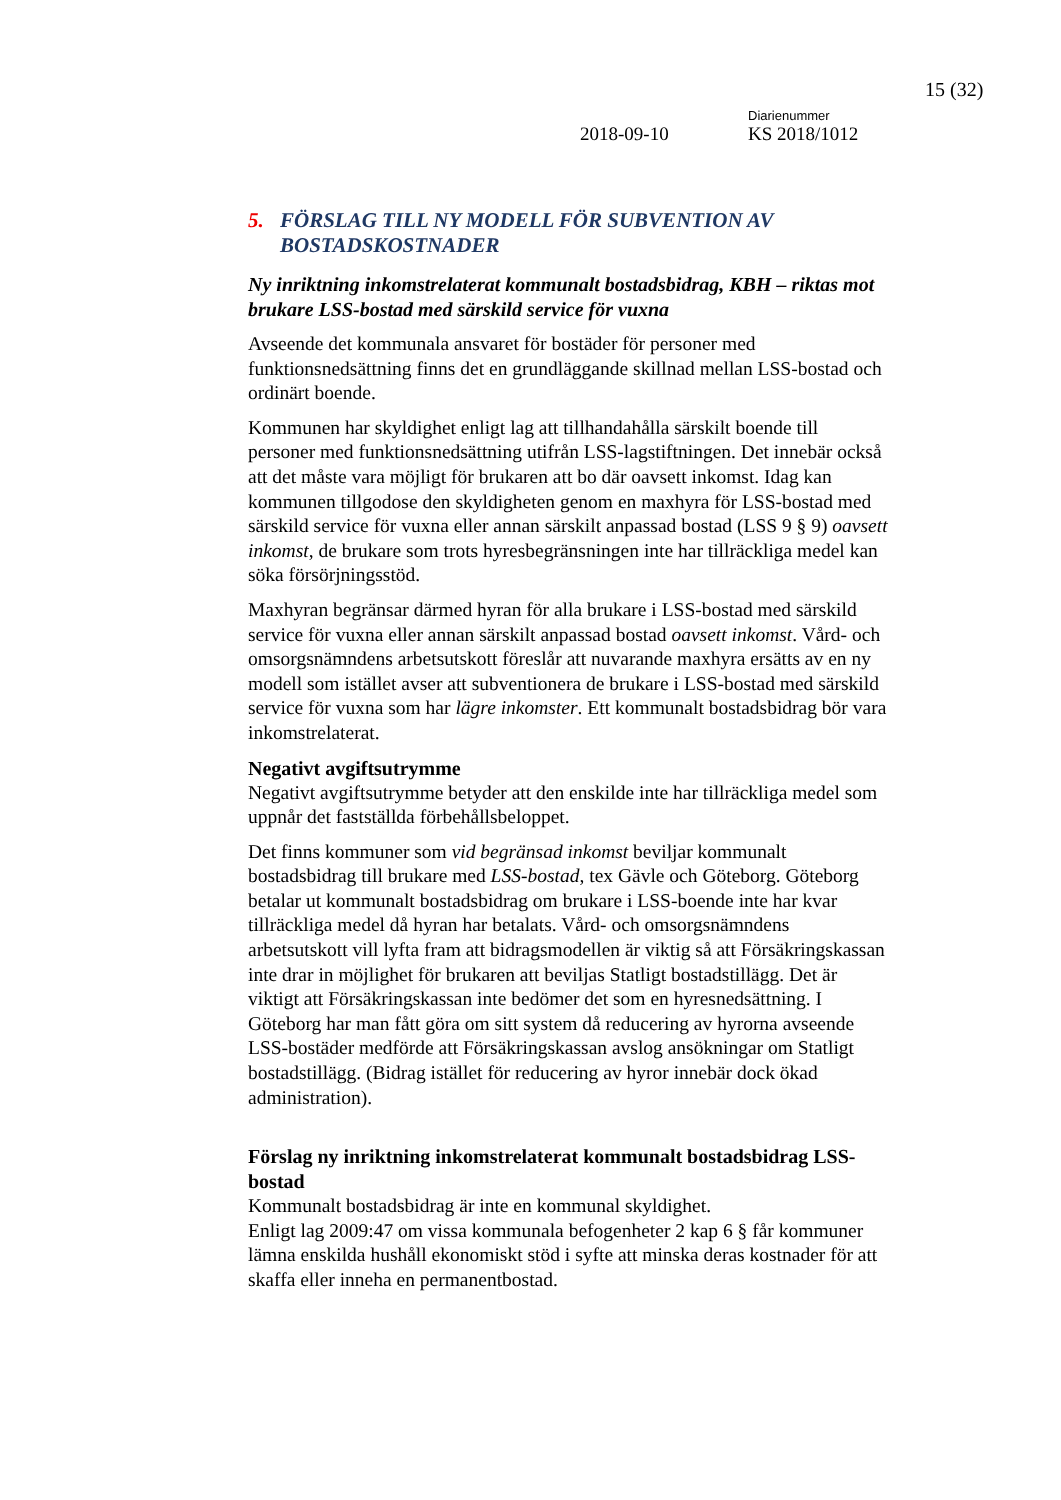15 (32)
Diarienummer
2018-09-10 KS 2018/1012
5. FÖRSLAG TILL NY MODELL FÖR SUBVENTION AV BOSTADSKOSTNADER
Ny inriktning inkomstrelaterat kommunalt bostadsbidrag, KBH – riktas mot brukare LSS-bostad med särskild service för vuxna
Avseende det kommunala ansvaret för bostäder för personer med funktionsnedsättning finns det en grundläggande skillnad mellan LSS-bostad och ordinärt boende.
Kommunen har skyldighet enligt lag att tillhandahålla särskilt boende till personer med funktionsnedsättning utifrån LSS-lagstiftningen. Det innebär också att det måste vara möjligt för brukaren att bo där oavsett inkomst. Idag kan kommunen tillgodose den skyldigheten genom en maxhyra för LSS-bostad med särskild service för vuxna eller annan särskilt anpassad bostad (LSS 9 § 9) oavsett inkomst, de brukare som trots hyresbegränsningen inte har tillräckliga medel kan söka försörjningsstöd.
Maxhyran begränsar därmed hyran för alla brukare i LSS-bostad med särskild service för vuxna eller annan särskilt anpassad bostad oavsett inkomst. Vård- och omsorgsnämndens arbetsutskott föreslår att nuvarande maxhyra ersätts av en ny modell som istället avser att subventionera de brukare i LSS-bostad med särskild service för vuxna som har lägre inkomster. Ett kommunalt bostadsbidrag bör vara inkomstrelaterat.
Negativt avgiftsutrymme
Negativt avgiftsutrymme betyder att den enskilde inte har tillräckliga medel som uppnår det fastställda förbehållsbeloppet.
Det finns kommuner som vid begränsad inkomst beviljar kommunalt bostadsbidrag till brukare med LSS-bostad, tex Gävle och Göteborg. Göteborg betalar ut kommunalt bostadsbidrag om brukare i LSS-boende inte har kvar tillräckliga medel då hyran har betalats. Vård- och omsorgsnämndens arbetsutskott vill lyfta fram att bidragsmodellen är viktig så att Försäkringskassan inte drar in möjlighet för brukaren att beviljas Statligt bostadstillägg. Det är viktigt att Försäkringskassan inte bedömer det som en hyresnedsättning. I Göteborg har man fått göra om sitt system då reducering av hyrorna avseende LSS-bostäder medförde att Försäkringskassan avslog ansökningar om Statligt bostadstillägg. (Bidrag istället för reducering av hyror innebär dock ökad administration).
Förslag ny inriktning inkomstrelaterat kommunalt bostadsbidrag LSS-bostad
Kommunalt bostadsbidrag är inte en kommunal skyldighet.
Enligt lag 2009:47 om vissa kommunala befogenheter 2 kap 6 § får kommuner lämna enskilda hushåll ekonomiskt stöd i syfte att minska deras kostnader för att skaffa eller inneha en permanentbostad.